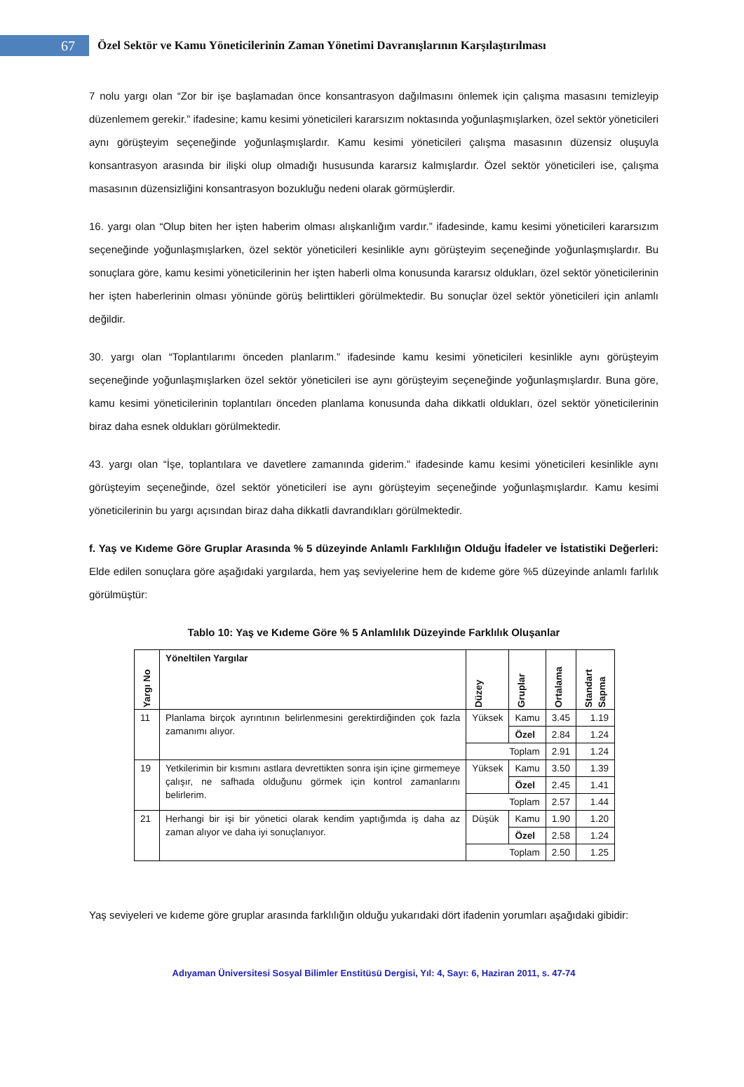67
Özel Sektör ve Kamu Yöneticilerinin Zaman Yönetimi Davranışlarının Karşılaştırılması
7 nolu yargı olan “Zor bir işe başlamadan önce konsantrasyon dağılmasını önlemek için çalışma masasını temizleyip düzenlemem gerekir.” ifadesine; kamu kesimi yöneticileri kararsızım noktasında yoğunlaşmışlarken, özel sektör yöneticileri aynı görüşteyim seçeneğinde yoğunlaşmışlardır. Kamu kesimi yöneticileri çalışma masasının düzensiz oluşuyla konsantrasyon arasında bir ilişki olup olmadığı hususunda kararsız kalmışlardır. Özel sektör yöneticileri ise, çalışma masasının düzensizliğini konsantrasyon bozukluğu nedeni olarak görmüşlerdir.
16. yargı olan “Olup biten her işten haberim olması alışkanlığım vardır.” ifadesinde, kamu kesimi yöneticileri kararsızım seçeneğinde yoğunlaşmışlarken, özel sektör yöneticileri kesinlikle aynı görüşteyim seçeneğinde yoğunlaşmışlardır. Bu sonuçlara göre, kamu kesimi yöneticilerinin her işten haberli olma konusunda kararsız oldukları, özel sektör yöneticilerinin her işten haberlerinin olması yönünde görüş belirttikleri görülmektedir. Bu sonuçlar özel sektör yöneticileri için anlamlı değildir.
30. yargı olan “Toplantılarımı önceden planlarım.” ifadesinde kamu kesimi yöneticileri kesinlikle aynı görüşteyim seçeneğinde yoğunlaşmışlarken özel sektör yöneticileri ise aynı görüşteyim seçeneğinde yoğunlaşmışlardır. Buna göre, kamu kesimi yöneticilerinin toplantıları önceden planlama konusunda daha dikkatli oldukları, özel sektör yöneticilerinin biraz daha esnek oldukları görülmektedir.
43. yargı olan “İşe, toplantılara ve davetlere zamanında giderim.” ifadesinde kamu kesimi yöneticileri kesinlikle aynı görüşteyim seçeneğinde, özel sektör yöneticileri ise aynı görüşteyim seçeneğinde yoğunlaşmışlardır. Kamu kesimi yöneticilerinin bu yargı açısından biraz daha dikkatli davrandıkları görülmektedir.
f. Yaş ve Kıdeme Göre Gruplar Arasında % 5 düzeyinde Anlamlı Farklılığın Olduğu İfadeler ve İstatistiki Değerleri: Elde edilen sonuçlara göre aşağıdaki yargılarda, hem yaş seviyelerine hem de kıdeme göre %5 düzeyinde anlamlı farlılık görülmüştür:
Tablo 10: Yaş ve Kıdeme Göre % 5 Anlamlılık Düzeyinde Farklılık Oluşanlar
| Yargı No | Yöneltilen Yargılar | Düzey | Gruplar | Ortalama | Standart Sapma |
| --- | --- | --- | --- | --- | --- |
| 11 | Planlama birçok ayrıntının belirlenmesini gerektirdiğinden çok fazla zamanımı alıyor. | Yüksek | Kamu | 3.45 | 1.19 |
| | | | Özel | 2.84 | 1.24 |
| | | Toplam | | 2.91 | 1.24 |
| 19 | Yetkilerimin bir kısmını astlara devrettikten sonra işin içine girmemeye çalışır, ne safhada olduğunu görmek için kontrol zamanlarını belirlerim. | Yüksek | Kamu | 3.50 | 1.39 |
| | | | Özel | 2.45 | 1.41 |
| | | Toplam | | 2.57 | 1.44 |
| 21 | Herhangi bir işi bir yönetici olarak kendim yaptığımda iş daha az zaman alıyor ve daha iyi sonuçlanıyor. | Düşük | Kamu | 1.90 | 1.20 |
| | | | Özel | 2.58 | 1.24 |
| | | Toplam | | 2.50 | 1.25 |
Yaş seviyeleri ve kıdeme göre gruplar arasında farklılığın olduğu yukarıdaki dört ifadenin yorumları aşağıdaki gibidir:
Adıyaman Üniversitesi Sosyal Bilimler Enstitüsü Dergisi, Yıl: 4, Sayı: 6, Haziran 2011, s. 47-74